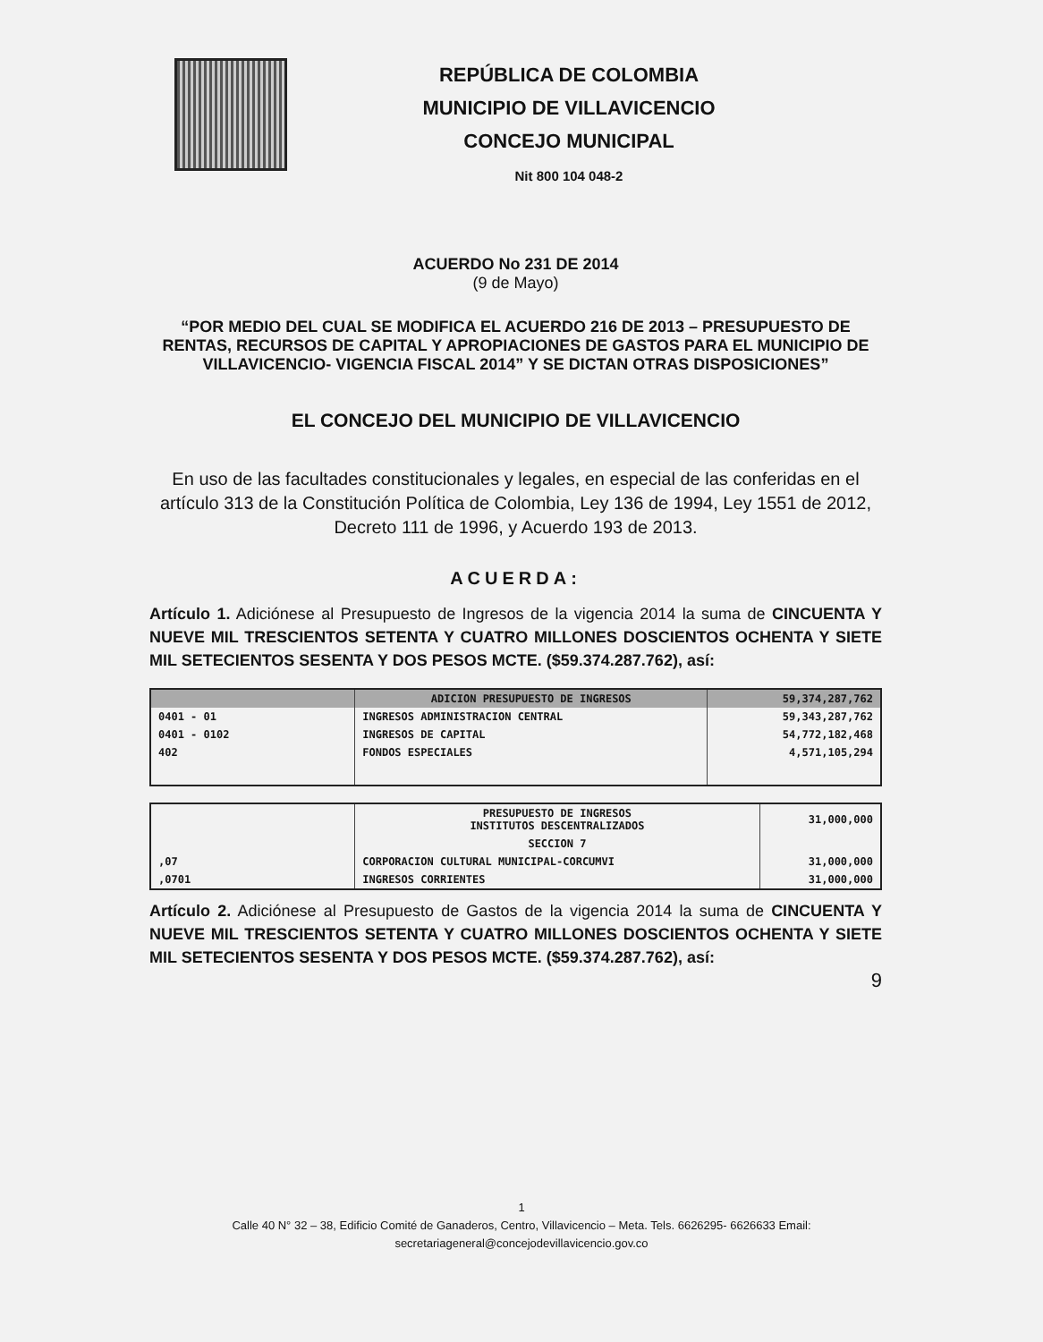REPÚBLICA DE COLOMBIA
MUNICIPIO DE VILLAVICENCIO
CONCEJO MUNICIPAL
Nit 800 104 048-2
ACUERDO No 231 DE 2014
(9 de Mayo)
“POR MEDIO DEL CUAL SE MODIFICA EL ACUERDO 216 DE 2013 – PRESUPUESTO DE RENTAS, RECURSOS DE CAPITAL Y APROPIACIONES DE GASTOS PARA EL MUNICIPIO DE VILLAVICENCIO- VIGENCIA FISCAL 2014” Y SE DICTAN OTRAS DISPOSICIONES”
EL CONCEJO DEL MUNICIPIO DE VILLAVICENCIO
En uso de las facultades constitucionales y legales, en especial de las conferidas en el artículo 313 de la Constitución Política de Colombia, Ley 136 de 1994, Ley 1551 de 2012, Decreto 111 de 1996, y Acuerdo 193 de 2013.
ACUERDA:
Artículo 1. Adiciónese al Presupuesto de Ingresos de la vigencia 2014 la suma de CINCUENTA Y NUEVE MIL TRESCIENTOS SETENTA Y CUATRO MILLONES DOSCIENTOS OCHENTA Y SIETE MIL SETECIENTOS SESENTA Y DOS PESOS MCTE. ($59.374.287.762), así:
| | ADICION PRESUPUESTO DE INGRESOS | 59,374,287,762 |
| --- | --- | --- |
| 0401 - 01 | INGRESOS ADMINISTRACION CENTRAL | 59,343,287,762 |
| 0401 - 0102 | INGRESOS DE CAPITAL | 54,772,182,468 |
| 402 | FONDOS ESPECIALES | 4,571,105,294 |
| | PRESUPUESTO DE INGRESOS INSTITUTOS DESCENTRALIZADOS | 31,000,000 |
| | SECCION 7 | |
| ,07 | CORPORACION CULTURAL MUNICIPAL-CORCUMVI | 31,000,000 |
| ,0701 | INGRESOS CORRIENTES | 31,000,000 |
Artículo 2. Adiciónese al Presupuesto de Gastos de la vigencia 2014 la suma de CINCUENTA Y NUEVE MIL TRESCIENTOS SETENTA Y CUATRO MILLONES DOSCIENTOS OCHENTA Y SIETE MIL SETECIENTOS SESENTA Y DOS PESOS MCTE. ($59.374.287.762), así:
9
1
Calle 40 N° 32 – 38, Edificio Comité de Ganaderos, Centro, Villavicencio – Meta. Tels. 6626295- 6626633 Email:
secretariageneral@concejodevillavicencio.gov.co